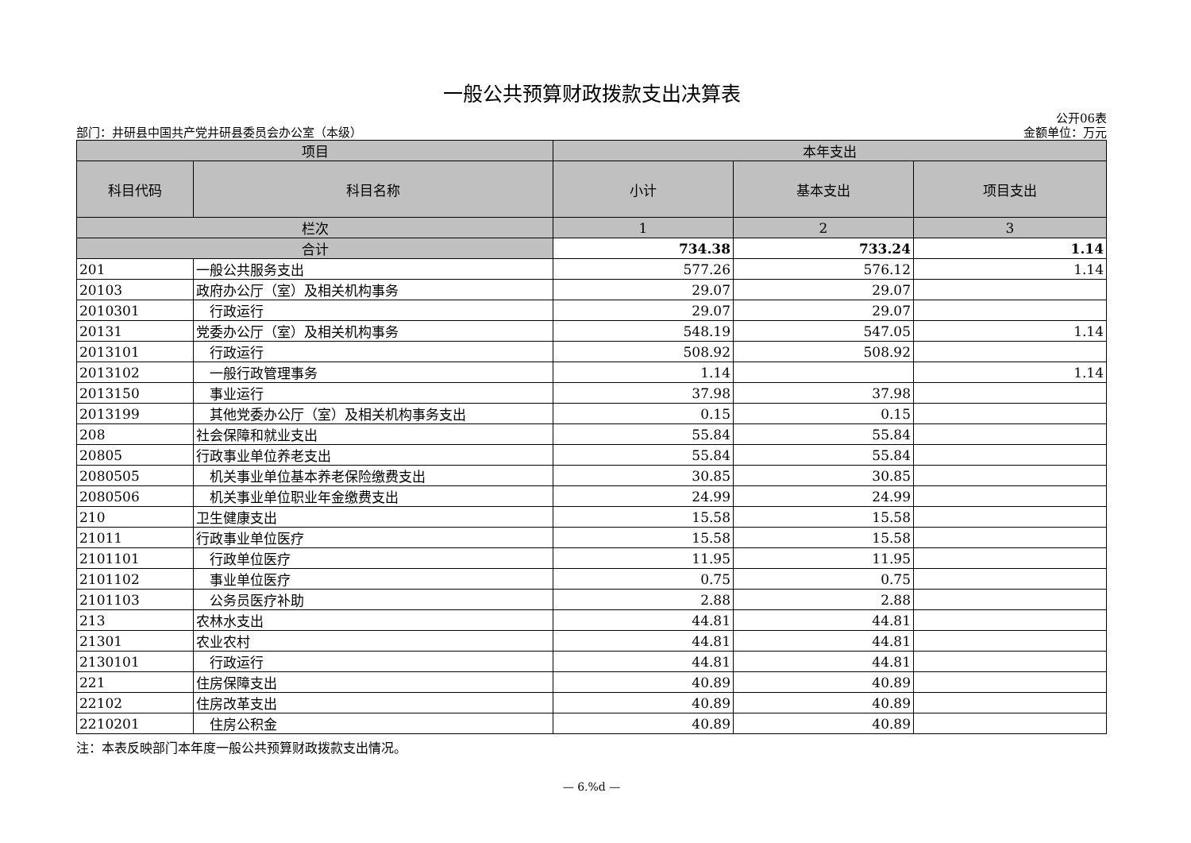一般公共预算财政拨款支出决算表
公开06表
部门：井研县中国共产党井研县委员会办公室（本级） 金额单位：万元
| 项目 | | 本年支出 | | |
| --- | --- | --- | --- | --- |
| 科目代码 | 科目名称 | 小计 | 基本支出 | 项目支出 |
| 栏次 | | 1 | 2 | 3 |
| 合计 | | 734.38 | 733.24 | 1.14 |
| 201 | 一般公共服务支出 | 577.26 | 576.12 | 1.14 |
| 20103 | 政府办公厅（室）及相关机构事务 | 29.07 | 29.07 | |
| 2010301 | 行政运行 | 29.07 | 29.07 | |
| 20131 | 党委办公厅（室）及相关机构事务 | 548.19 | 547.05 | 1.14 |
| 2013101 | 行政运行 | 508.92 | 508.92 | |
| 2013102 | 一般行政管理事务 | 1.14 | | 1.14 |
| 2013150 | 事业运行 | 37.98 | 37.98 | |
| 2013199 | 其他党委办公厅（室）及相关机构事务支出 | 0.15 | 0.15 | |
| 208 | 社会保障和就业支出 | 55.84 | 55.84 | |
| 20805 | 行政事业单位养老支出 | 55.84 | 55.84 | |
| 2080505 | 机关事业单位基本养老保险缴费支出 | 30.85 | 30.85 | |
| 2080506 | 机关事业单位职业年金缴费支出 | 24.99 | 24.99 | |
| 210 | 卫生健康支出 | 15.58 | 15.58 | |
| 21011 | 行政事业单位医疗 | 15.58 | 15.58 | |
| 2101101 | 行政单位医疗 | 11.95 | 11.95 | |
| 2101102 | 事业单位医疗 | 0.75 | 0.75 | |
| 2101103 | 公务员医疗补助 | 2.88 | 2.88 | |
| 213 | 农林水支出 | 44.81 | 44.81 | |
| 21301 | 农业农村 | 44.81 | 44.81 | |
| 2130101 | 行政运行 | 44.81 | 44.81 | |
| 221 | 住房保障支出 | 40.89 | 40.89 | |
| 22102 | 住房改革支出 | 40.89 | 40.89 | |
| 2210201 | 住房公积金 | 40.89 | 40.89 | |
注：本表反映部门本年度一般公共预算财政拨款支出情况。
— 6.%d —